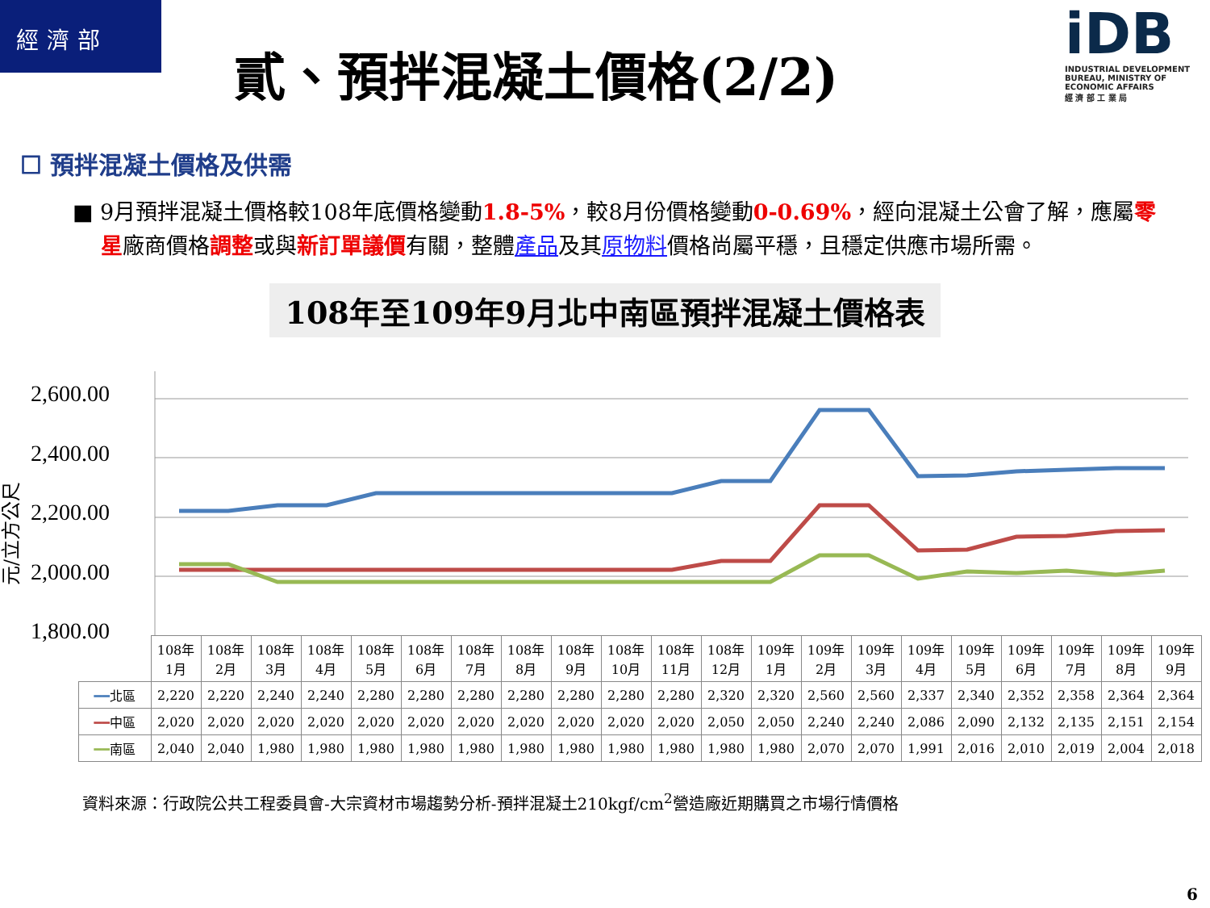經濟部
貳、預拌混凝土價格(2/2)
iDB
INDUSTRIAL DEVELOPMENT BUREAU, MINISTRY OF ECONOMIC AFFAIRS
經 濟 部 工 業 局
☐ 預拌混凝土價格及供需
■ 9月預拌混凝土價格較108年底價格變動1.8-5%，較8月份價格變動0-0.69%，經向混凝土公會了解，應屬零星廠商價格調整或與新訂單議價有關，整體產品及其原物料價格尚屬平穩，且穩定供應市場所需。
108年至109年9月北中南區預拌混凝土價格表
元/立方公尺
2,600.00
2,400.00
2,200.00
2,000.00
1,800.00
| | 108年 1月 | 108年 2月 | 108年 3月 | 108年 4月 | 108年 5月 | 108年 6月 | 108年 7月 | 108年 8月 | 108年 9月 | 108年 10月 | 108年 11月 | 108年 12月 | 109年 1月 | 109年 2月 | 109年 3月 | 109年 4月 | 109年 5月 | 109年 6月 | 109年 7月 | 109年 8月 | 109年 9月 |
| --- | --- | --- | --- | --- | --- | --- | --- | --- | --- | --- | --- | --- | --- | --- | --- | --- | --- | --- | --- | --- | --- |
| ━━ 北區 | 2,220 | 2,220 | 2,240 | 2,240 | 2,280 | 2,280 | 2,280 | 2,280 | 2,280 | 2,280 | 2,280 | 2,320 | 2,320 | 2,560 | 2,560 | 2,337 | 2,340 | 2,352 | 2,358 | 2,364 | 2,364 |
| ━━ 中區 | 2,020 | 2,020 | 2,020 | 2,020 | 2,020 | 2,020 | 2,020 | 2,020 | 2,020 | 2,020 | 2,020 | 2,050 | 2,050 | 2,240 | 2,240 | 2,086 | 2,090 | 2,132 | 2,135 | 2,151 | 2,154 |
| ━━ 南區 | 2,040 | 2,040 | 1,980 | 1,980 | 1,980 | 1,980 | 1,980 | 1,980 | 1,980 | 1,980 | 1,980 | 1,980 | 1,980 | 2,070 | 2,070 | 1,991 | 2,016 | 2,010 | 2,019 | 2,004 | 2,018 |
資料來源：行政院公共工程委員會-大宗資材市場趨勢分析-預拌混凝土210kgf/cm<sup>2</sup>營造廠近期購買之市場行情價格
6